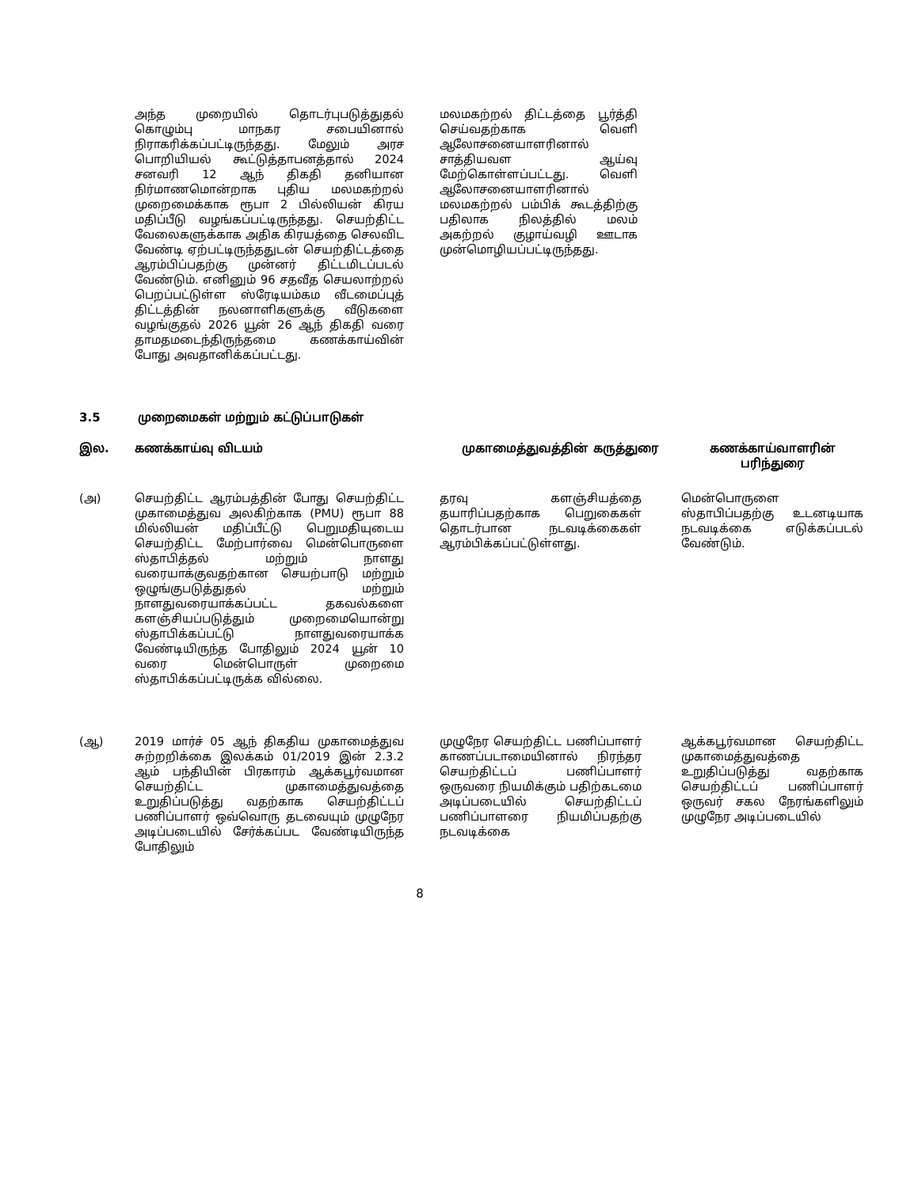| | அந்த முறையில் தொடர்புபடுத்துதல் கொழும்பு மாநகர சபையினால் நிராகரிக்கப்பட்டிருந்தது. மேலும் அரச பொறியியல் கூட்டுத்தாபனத்தால் 2024 சனவரி 12 ஆந் திகதி தனியான நிர்மாணமொன்றாக புதிய மலமகற்றல் முறைமைக்காக ரூபா 2 பில்லியன் கிரய மதிப்பீடு வழங்கப்பட்டிருந்தது. செயற்திட்ட வேலைகளுக்காக அதிக கிரயத்தை செலவிட வேண்டி ஏற்பட்டிருந்ததுடன் செயற்திட்டத்தை ஆரம்பிப்பதற்கு முன்னர் திட்டமிடப்படல் வேண்டும். எனினும் 96 சதவீத செயலாற்றல் பெறப்பட்டுள்ள ஸ்ரேடியம்கம வீடமைப்புத் திட்டத்தின் நலனாளிகளுக்கு வீடுகளை வழங்குதல் 2026 யூன் 26 ஆந் திகதி வரை தாமதமடைந்திருந்தமை கணக்காய்வின் போது அவதானிக்கப்பட்டது. | மலமகற்றல் திட்டத்தை பூர்த்தி செய்வதற்காக வெளி ஆலோசனையாளரினால் சாத்தியவள ஆய்வு மேற்கொள்ளப்பட்டது. வெளி ஆலோசனையாளரினால் மலமகற்றல் பம்பிக் கூடத்திற்கு பதிலாக நிலத்தில் மலம் அகற்றல் குழாய்வழி ஊடாக முன்மொழியப்பட்டிருந்தது. |
3.5 முறைமைகள் மற்றும் கட்டுப்பாடுகள்
| இல. | கணக்காய்வு விடயம் | முகாமைத்துவத்தின் கருத்துரை | கணக்காய்வாளரின் பரிந்துரை |
| --- | --- | --- | --- |
| (அ) | செயற்திட்ட ஆரம்பத்தின் போது செயற்திட்ட முகாமைத்துவ அலகிற்காக (PMU) ரூபா 88 மில்லியன் மதிப்பீட்டு பெறுமதியுடைய செயற்திட்ட மேற்பார்வை மென்பொருளை ஸ்தாபித்தல் மற்றும் நாளது வரையாக்குவதற்கான செயற்பாடு மற்றும் ஒழுங்குபடுத்துதல் மற்றும் நாளதுவரையாக்கப்பட்ட தகவல்களை களஞ்சியப்படுத்தும் முறைமையொன்று ஸ்தாபிக்கப்பட்டு நாளதுவரையாக்க வேண்டியிருந்த போதிலும் 2024 யூன் 10 வரை மென்பொருள் முறைமை ஸ்தாபிக்கப்பட்டிருக்க வில்லை. | தரவு களஞ்சியத்தை தயாரிப்பதற்காக பெறுகைகள் தொடர்பான நடவடிக்கைகள் ஆரம்பிக்கப்பட்டுள்ளது. | மென்பொருளை ஸ்தாபிப்பதற்கு உடனடியாக நடவடிக்கை எடுக்கப்படல் வேண்டும். |
| (ஆ) | 2019 மார்ச் 05 ஆந் திகதிய முகாமைத்துவ சுற்றறிக்கை இலக்கம் 01/2019 இன் 2.3.2 ஆம் பந்தியின் பிரகாரம் ஆக்கபூர்வமான செயற்திட்ட முகாமைத்துவத்தை உறுதிப்படுத்து வதற்காக செயற்திட்டப் பணிப்பாளர் ஒவ்வொரு தடவையும் முழுநேர அடிப்படையில் சேர்க்கப்பட வேண்டியிருந்த போதிலும் | முழுநேர செயற்திட்ட பணிப்பாளர் காணப்படாமையினால் நிரந்தர செயற்திட்டப் பணிப்பாளர் ஒருவரை நியமிக்கும் பதிற்கடமை அடிப்படையில் செயற்திட்டப் பணிப்பாளரை நியமிப்பதற்கு நடவடிக்கை | ஆக்கபூர்வமான செயற்திட்ட முகாமைத்துவத்தை உறுதிப்படுத்து வதற்காக செயற்திட்டப் பணிப்பாளர் ஒருவர் சகல நேரங்களிலும் முழுநேர அடிப்படையில் |
8